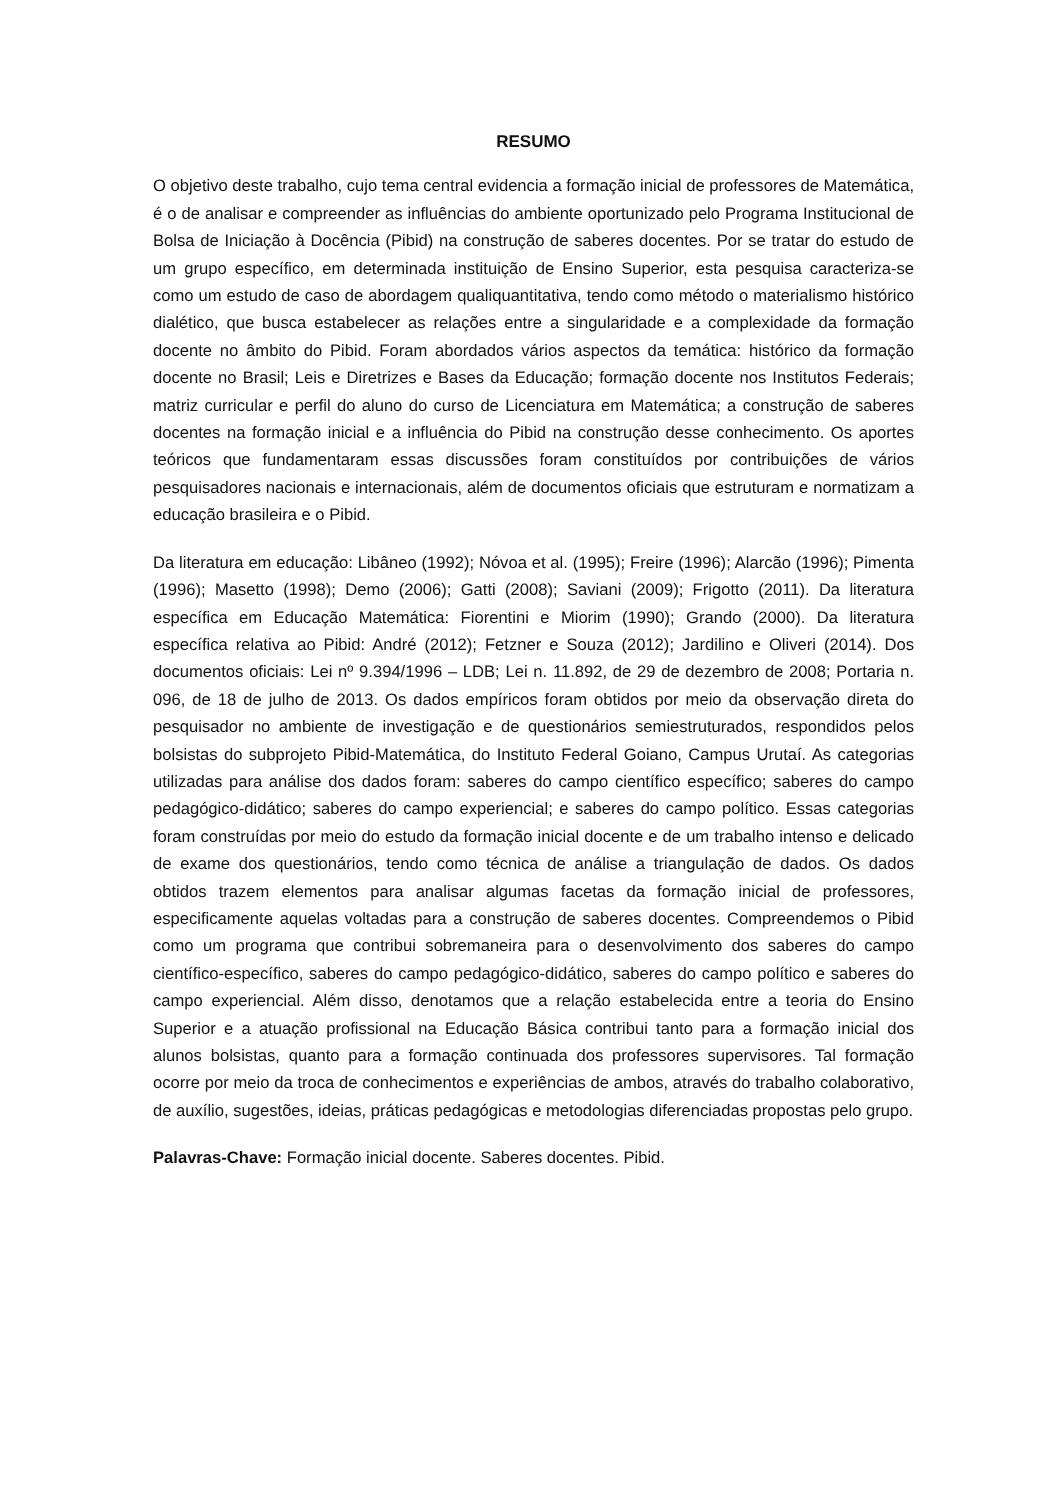RESUMO
O objetivo deste trabalho, cujo tema central evidencia a formação inicial de professores de Matemática, é o de analisar e compreender as influências do ambiente oportunizado pelo Programa Institucional de Bolsa de Iniciação à Docência (Pibid) na construção de saberes docentes. Por se tratar do estudo de um grupo específico, em determinada instituição de Ensino Superior, esta pesquisa caracteriza-se como um estudo de caso de abordagem qualiquantitativa, tendo como método o materialismo histórico dialético, que busca estabelecer as relações entre a singularidade e a complexidade da formação docente no âmbito do Pibid. Foram abordados vários aspectos da temática: histórico da formação docente no Brasil; Leis e Diretrizes e Bases da Educação; formação docente nos Institutos Federais; matriz curricular e perfil do aluno do curso de Licenciatura em Matemática; a construção de saberes docentes na formação inicial e a influência do Pibid na construção desse conhecimento. Os aportes teóricos que fundamentaram essas discussões foram constituídos por contribuições de vários pesquisadores nacionais e internacionais, além de documentos oficiais que estruturam e normatizam a educação brasileira e o Pibid.
Da literatura em educação: Libâneo (1992); Nóvoa et al. (1995); Freire (1996); Alarcão (1996); Pimenta (1996); Masetto (1998); Demo (2006); Gatti (2008); Saviani (2009); Frigotto (2011). Da literatura específica em Educação Matemática: Fiorentini e Miorim (1990); Grando (2000). Da literatura específica relativa ao Pibid: André (2012); Fetzner e Souza (2012); Jardilino e Oliveri (2014). Dos documentos oficiais: Lei nº 9.394/1996 – LDB; Lei n. 11.892, de 29 de dezembro de 2008; Portaria n. 096, de 18 de julho de 2013. Os dados empíricos foram obtidos por meio da observação direta do pesquisador no ambiente de investigação e de questionários semiestruturados, respondidos pelos bolsistas do subprojeto Pibid-Matemática, do Instituto Federal Goiano, Campus Urutaí. As categorias utilizadas para análise dos dados foram: saberes do campo científico específico; saberes do campo pedagógico-didático; saberes do campo experiencial; e saberes do campo político. Essas categorias foram construídas por meio do estudo da formação inicial docente e de um trabalho intenso e delicado de exame dos questionários, tendo como técnica de análise a triangulação de dados. Os dados obtidos trazem elementos para analisar algumas facetas da formação inicial de professores, especificamente aquelas voltadas para a construção de saberes docentes. Compreendemos o Pibid como um programa que contribui sobremaneira para o desenvolvimento dos saberes do campo científico-específico, saberes do campo pedagógico-didático, saberes do campo político e saberes do campo experiencial. Além disso, denotamos que a relação estabelecida entre a teoria do Ensino Superior e a atuação profissional na Educação Básica contribui tanto para a formação inicial dos alunos bolsistas, quanto para a formação continuada dos professores supervisores. Tal formação ocorre por meio da troca de conhecimentos e experiências de ambos, através do trabalho colaborativo, de auxílio, sugestões, ideias, práticas pedagógicas e metodologias diferenciadas propostas pelo grupo.
Palavras-Chave: Formação inicial docente. Saberes docentes. Pibid.